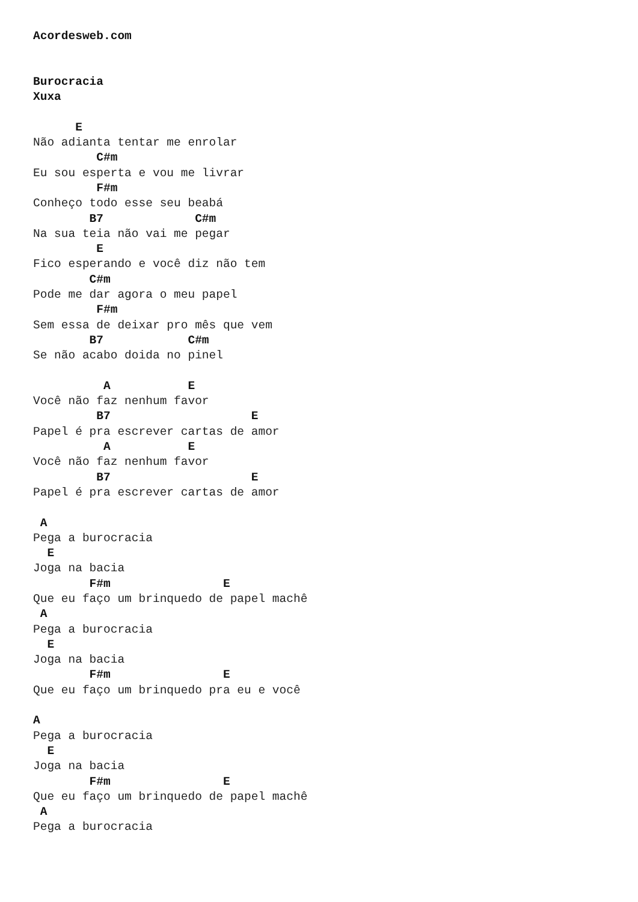Acordesweb.com


Burocracia
Xuxa

      E
Não adianta tentar me enrolar
         C#m
Eu sou esperta e vou me livrar
         F#m
Conheço todo esse seu beabá
        B7             C#m
Na sua teia não vai me pegar
         E
Fico esperando e você diz não tem
        C#m
Pode me dar agora o meu papel
         F#m
Sem essa de deixar pro mês que vem
        B7            C#m
Se não acabo doida no pinel

          A           E
Você não faz nenhum favor
         B7                    E
Papel é pra escrever cartas de amor
          A           E
Você não faz nenhum favor
         B7                    E
Papel é pra escrever cartas de amor

 A
Pega a burocracia
  E
Joga na bacia
        F#m                E
Que eu faço um brinquedo de papel machê
 A
Pega a burocracia
  E
Joga na bacia
        F#m                E
Que eu faço um brinquedo pra eu e você

A
Pega a burocracia
  E
Joga na bacia
        F#m                E
Que eu faço um brinquedo de papel machê
 A
Pega a burocracia